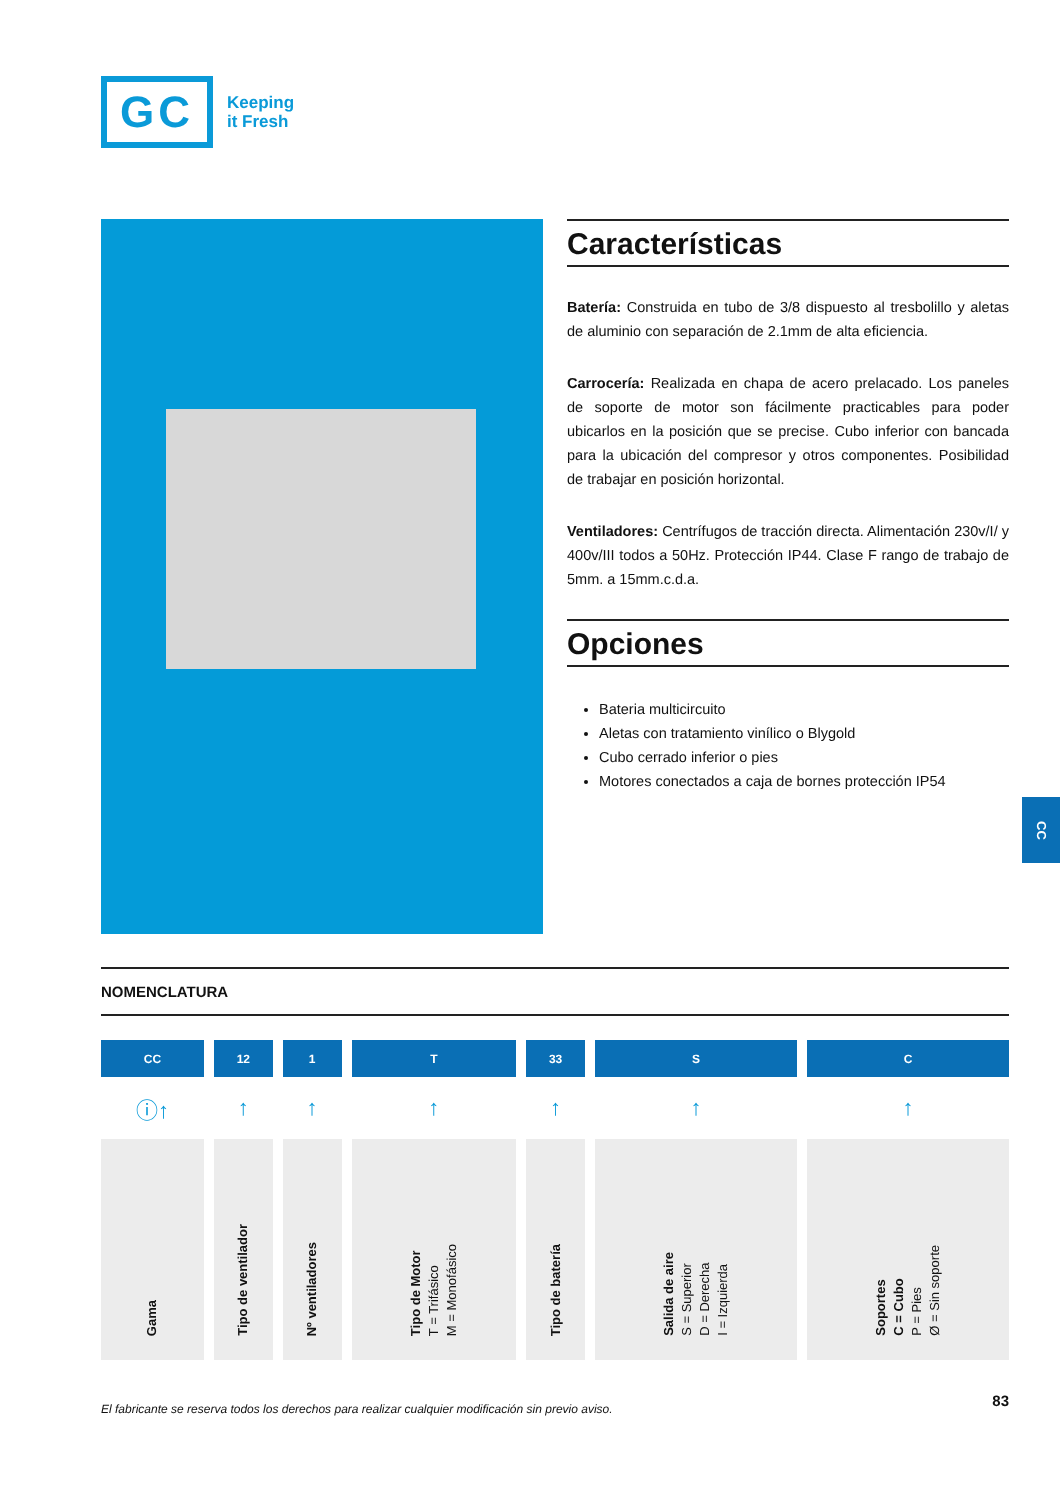GC
Keeping
it Fresh
Características
Batería: Construida en tubo de 3/8 dispuesto al tresbolillo y aletas de aluminio con separación de 2.1mm de alta eficiencia.
Carrocería: Realizada en chapa de acero prelacado. Los paneles de soporte de motor son fácilmente practicables para poder ubicarlos en la posición que se precise. Cubo inferior con bancada para la ubicación del compresor y otros componentes. Posibilidad de trabajar en posición horizontal.
Ventiladores: Centrífugos de tracción directa. Alimentación 230v/I/ y 400v/III todos a 50Hz. Protección IP44. Clase F rango de trabajo de 5mm. a 15mm.c.d.a.
Opciones
Bateria multicircuito
Aletas con tratamiento vinílico o Blygold
Cubo cerrado inferior o pies
Motores conectados a caja de bornes protección IP54
CC
NOMENCLATURA
| CC | 12 | 1 | T | 33 | S | C |
| --- | --- | --- | --- | --- | --- | --- |
| ⓘ↑ | ↑ | ↑ | ↑ | ↑ | ↑ | ↑ |
| Gama | Tipo de ventilador | Nº ventiladores | Tipo de Motor T = Trifásico M = Monofásico | Tipo de batería | Salida de aire S = Superior D = Derecha I = Izquierda | Soportes C = Cubo P = Pies Ø = Sin soporte |
El fabricante se reserva todos los derechos para realizar cualquier modificación sin previo aviso.
83